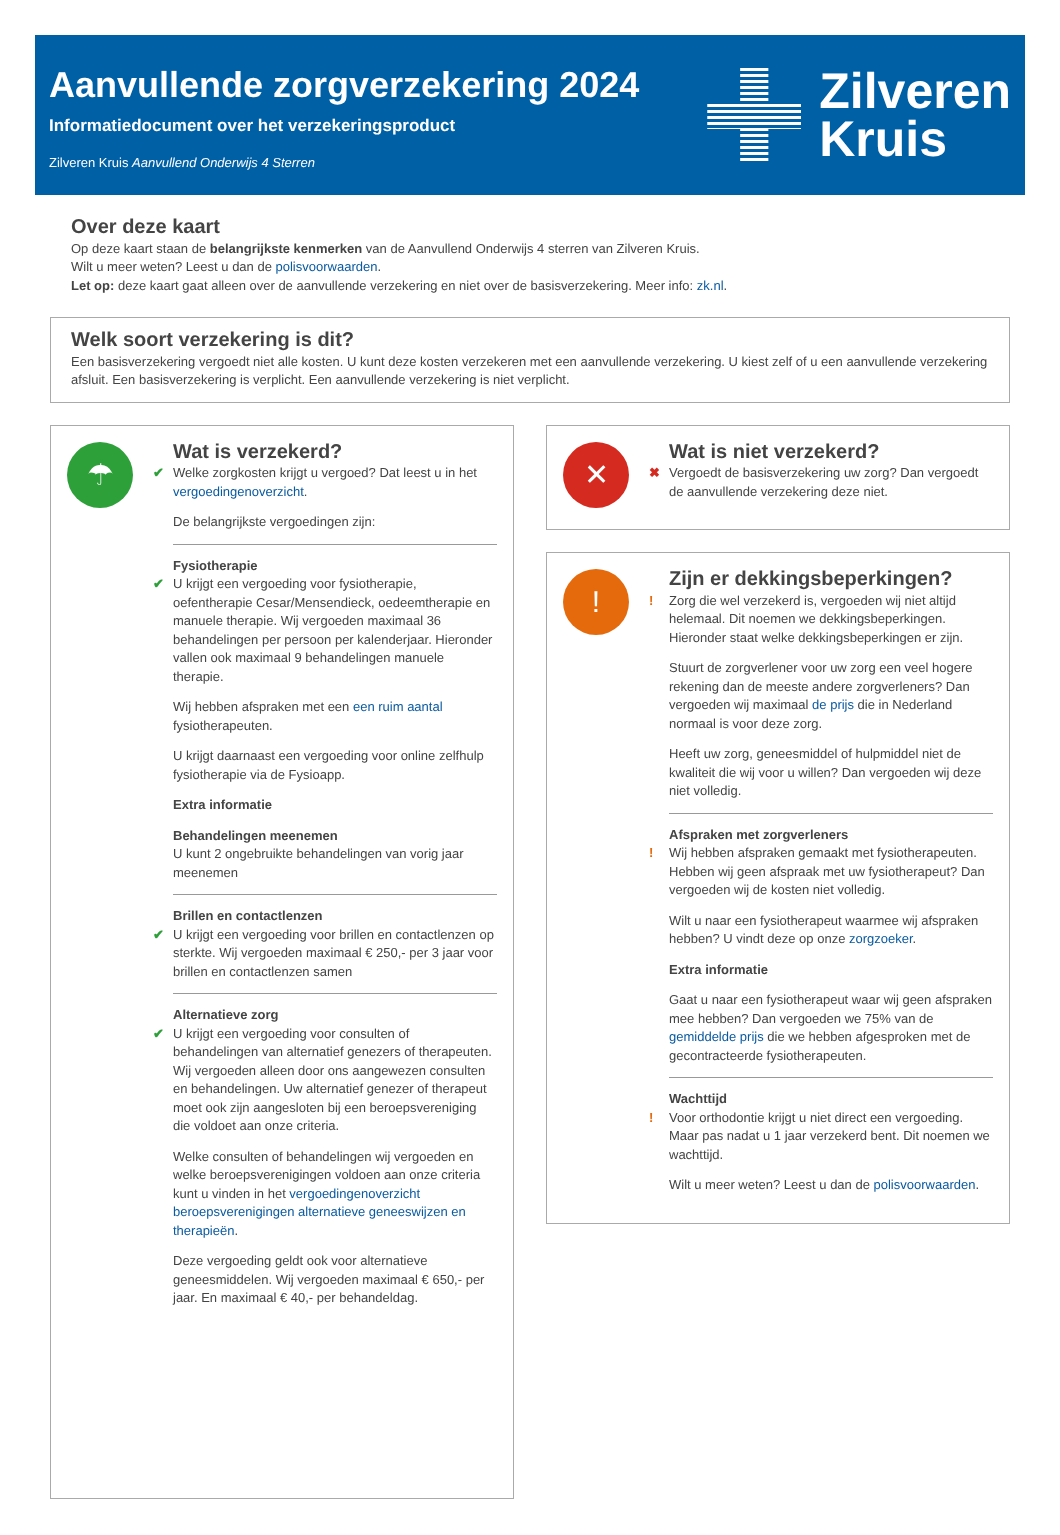Aanvullende zorgverzekering 2024
Informatiedocument over het verzekeringsproduct
Zilveren Kruis Aanvullend Onderwijs 4 Sterren
Zilveren
Kruis
Over deze kaart
Op deze kaart staan de belangrijkste kenmerken van de Aanvullend Onderwijs 4 sterren van Zilveren Kruis.
Wilt u meer weten? Leest u dan de polisvoorwaarden.
Let op: deze kaart gaat alleen over de aanvullende verzekering en niet over de basisverzekering. Meer info: zk.nl.
Welk soort verzekering is dit?
Een basisverzekering vergoedt niet alle kosten. U kunt deze kosten verzekeren met een aanvullende verzekering. U kiest zelf of u een aanvullende verzekering afsluit. Een basisverzekering is verplicht. Een aanvullende verzekering is niet verplicht.
☂
Wat is verzekerd?
✔ Welke zorgkosten krijgt u vergoed? Dat leest u in het vergoedingenoverzicht.
De belangrijkste vergoedingen zijn:
Fysiotherapie
✔ U krijgt een vergoeding voor fysiotherapie, oefentherapie Cesar/Mensendieck, oedeemtherapie en manuele therapie. Wij vergoeden maximaal 36 behandelingen per persoon per kalenderjaar. Hieronder vallen ook maximaal 9 behandelingen manuele therapie.
Wij hebben afspraken met een een ruim aantal fysiotherapeuten.
U krijgt daarnaast een vergoeding voor online zelfhulp fysiotherapie via de Fysioapp.
Extra informatie
Behandelingen meenemen
U kunt 2 ongebruikte behandelingen van vorig jaar meenemen
Brillen en contactlenzen
✔ U krijgt een vergoeding voor brillen en contactlenzen op sterkte. Wij vergoeden maximaal € 250,- per 3 jaar voor brillen en contactlenzen samen
Alternatieve zorg
✔ U krijgt een vergoeding voor consulten of behandelingen van alternatief genezers of therapeuten. Wij vergoeden alleen door ons aangewezen consulten en behandelingen. Uw alternatief genezer of therapeut moet ook zijn aangesloten bij een beroepsvereniging die voldoet aan onze criteria.
Welke consulten of behandelingen wij vergoeden en welke beroepsverenigingen voldoen aan onze criteria kunt u vinden in het vergoedingenoverzicht beroepsverenigingen alternatieve geneeswijzen en therapieën.
Deze vergoeding geldt ook voor alternatieve geneesmiddelen. Wij vergoeden maximaal € 650,- per jaar. En maximaal € 40,- per behandeldag.
✕
Wat is niet verzekerd?
✖ Vergoedt de basisverzekering uw zorg? Dan vergoedt de aanvullende verzekering deze niet.
!
Zijn er dekkingsbeperkingen?
! Zorg die wel verzekerd is, vergoeden wij niet altijd helemaal. Dit noemen we dekkingsbeperkingen. Hieronder staat welke dekkingsbeperkingen er zijn.
Stuurt de zorgverlener voor uw zorg een veel hogere rekening dan de meeste andere zorgverleners? Dan vergoeden wij maximaal de prijs die in Nederland normaal is voor deze zorg.
Heeft uw zorg, geneesmiddel of hulpmiddel niet de kwaliteit die wij voor u willen? Dan vergoeden wij deze niet volledig.
Afspraken met zorgverleners
! Wij hebben afspraken gemaakt met fysiotherapeuten. Hebben wij geen afspraak met uw fysiotherapeut? Dan vergoeden wij de kosten niet volledig.
Wilt u naar een fysiotherapeut waarmee wij afspraken hebben? U vindt deze op onze zorgzoeker.
Extra informatie
Gaat u naar een fysiotherapeut waar wij geen afspraken mee hebben? Dan vergoeden we 75% van de gemiddelde prijs die we hebben afgesproken met de gecontracteerde fysiotherapeuten.
Wachttijd
! Voor orthodontie krijgt u niet direct een vergoeding. Maar pas nadat u 1 jaar verzekerd bent. Dit noemen we wachttijd.
Wilt u meer weten? Leest u dan de polisvoorwaarden.